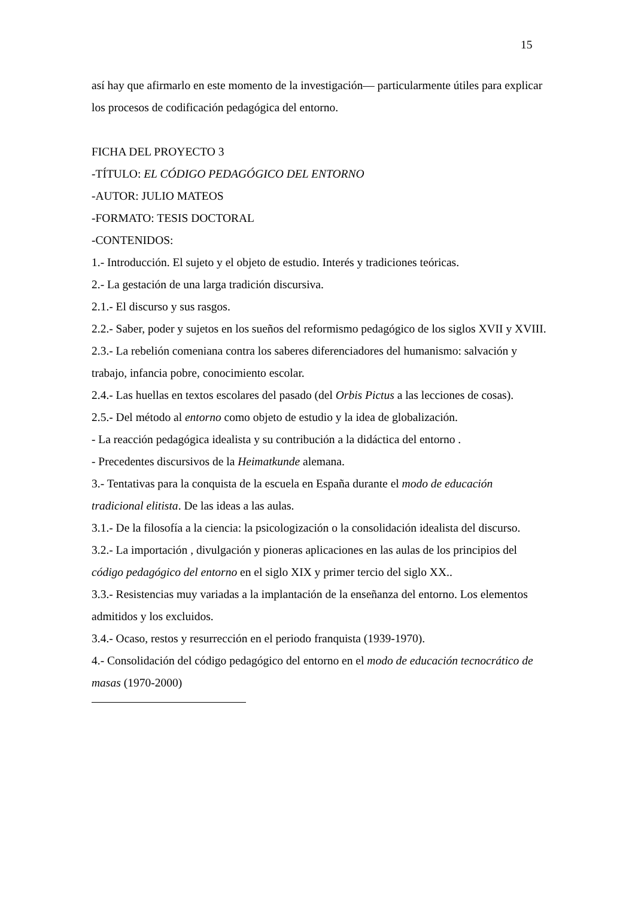15
así hay que afirmarlo en este momento de la investigación— particularmente útiles para explicar los procesos de codificación pedagógica del entorno.
FICHA DEL PROYECTO 3
-TÍTULO: EL CÓDIGO PEDAGÓGICO DEL ENTORNO
-AUTOR: JULIO MATEOS
-FORMATO: TESIS DOCTORAL
-CONTENIDOS:
1.- Introducción. El sujeto y el objeto de estudio. Interés y tradiciones teóricas.
2.- La gestación de una larga tradición discursiva.
2.1.- El discurso y sus rasgos.
2.2.- Saber, poder y sujetos en los sueños del reformismo pedagógico de los siglos XVII y XVIII.
2.3.- La rebelión comeniana contra los saberes diferenciadores del humanismo: salvación y trabajo, infancia pobre, conocimiento escolar.
2.4.- Las huellas en textos escolares del pasado (del Orbis Pictus a las lecciones de cosas).
2.5.- Del método al entorno como objeto de estudio y la idea de globalización.
- La reacción pedagógica idealista y su contribución a la didáctica del entorno .
- Precedentes discursivos de la Heimatkunde alemana.
3.- Tentativas para la conquista de la escuela en España durante el modo de educación tradicional elitista. De las ideas a las aulas.
3.1.- De la filosofía a la ciencia: la psicologización o la consolidación idealista del discurso.
3.2.- La importación , divulgación y pioneras aplicaciones en las aulas de los principios del código pedagógico del entorno en el siglo XIX y primer tercio del siglo XX..
3.3.- Resistencias muy variadas a la implantación de la enseñanza del entorno. Los elementos admitidos y los excluidos.
3.4.- Ocaso, restos y resurrección en el periodo franquista (1939-1970).
4.- Consolidación del código pedagógico del entorno en el modo de educación tecnocrático de masas (1970-2000)